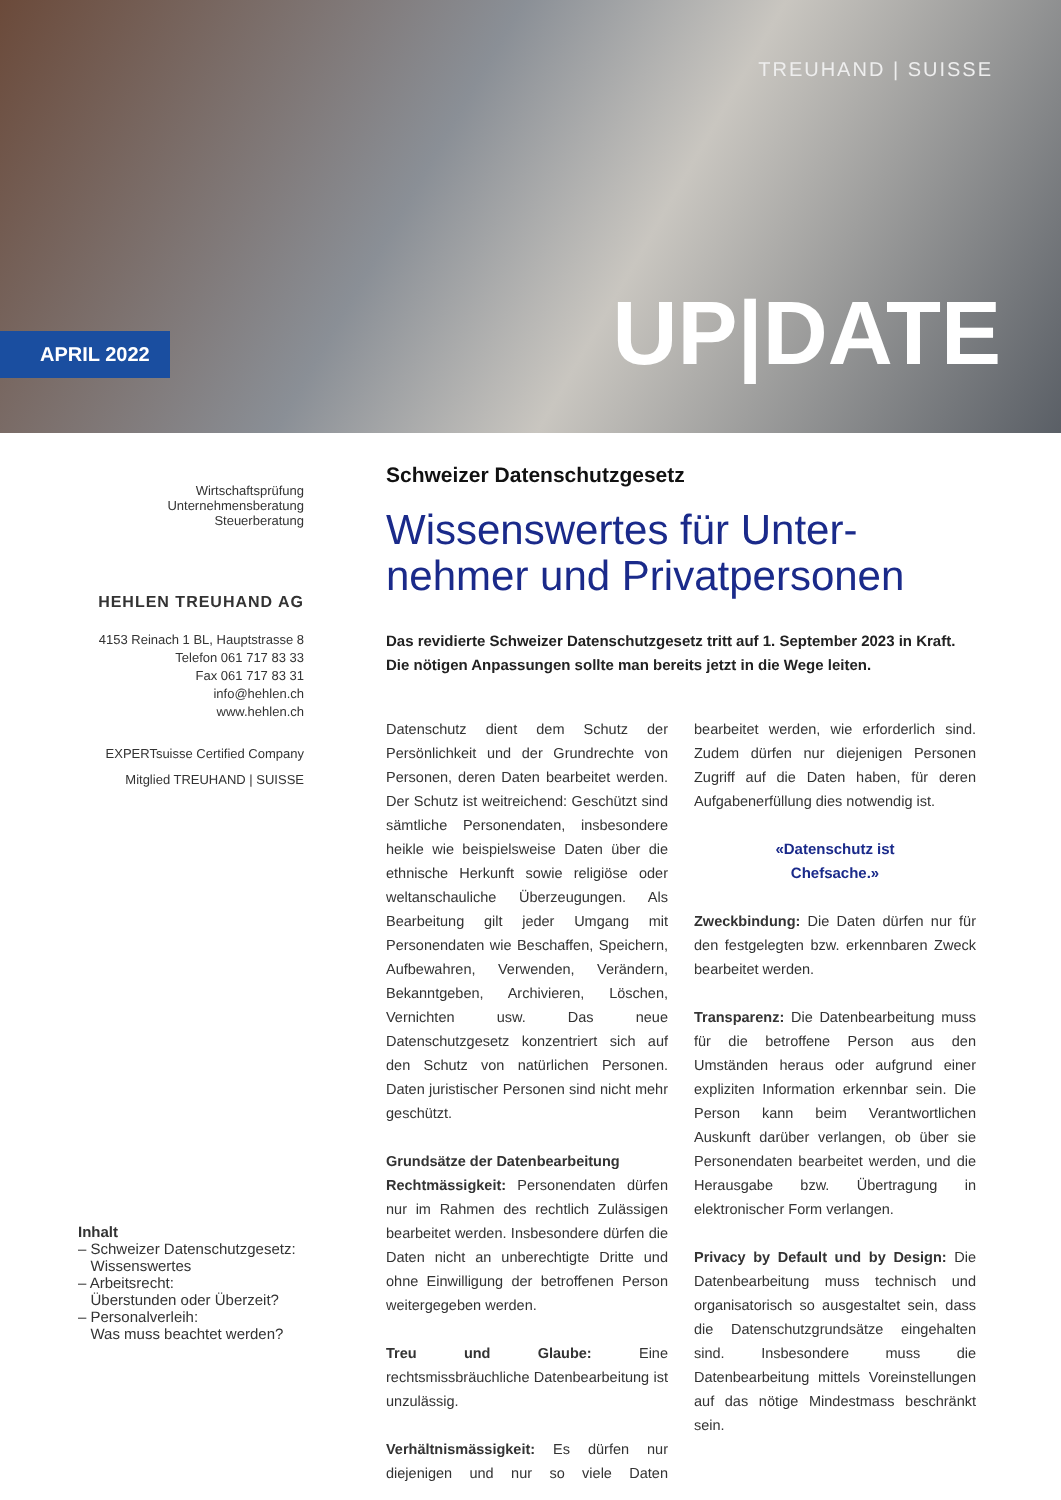TREUHAND | SUISSE
APRIL 2022
UP|DATE
Wirtschaftsprüfung
Unternehmensberatung
Steuerberatung
HEHLEN TREUHAND AG
4153 Reinach 1 BL, Hauptstrasse 8
Telefon 061 717 83 33
Fax 061 717 83 31
info@hehlen.ch
www.hehlen.ch
EXPERTsuisse Certified Company
Mitglied TREUHAND | SUISSE
Inhalt
– Schweizer Datenschutzgesetz:
Wissenswertes
– Arbeitsrecht:
Überstunden oder Überzeit?
– Personalverleih:
Was muss beachtet werden?
Schweizer Datenschutzgesetz
Wissenswertes für Unter-nehmer und Privatpersonen
Das revidierte Schweizer Datenschutzgesetz tritt auf 1. September 2023 in Kraft. Die nötigen Anpassungen sollte man bereits jetzt in die Wege leiten.
Datenschutz dient dem Schutz der Persönlichkeit und der Grundrechte von Personen, deren Daten bearbeitet werden. Der Schutz ist weitreichend: Geschützt sind sämtliche Personendaten, insbesondere heikle wie beispielsweise Daten über die ethnische Herkunft sowie religiöse oder weltanschauliche Überzeugungen. Als Bearbeitung gilt jeder Umgang mit Personendaten wie Beschaffen, Speichern, Aufbewahren, Verwenden, Verändern, Bekanntgeben, Archivieren, Löschen, Vernichten usw. Das neue Datenschutzgesetz konzentriert sich auf den Schutz von natürlichen Personen. Daten juristischer Personen sind nicht mehr geschützt.
Grundsätze der Datenbearbeitung
Rechtmässigkeit: Personendaten dürfen nur im Rahmen des rechtlich Zulässigen bearbeitet werden. Insbesondere dürfen die Daten nicht an unberechtigte Dritte und ohne Einwilligung der betroffenen Person weitergegeben werden.
Treu und Glaube: Eine rechtsmissbräuchliche Datenbearbeitung ist unzulässig.
Verhältnismässigkeit: Es dürfen nur diejenigen und nur so viele Daten bearbeitet werden, wie erforderlich sind. Zudem dürfen nur diejenigen Personen Zugriff auf die Daten haben, für deren Aufgabenerfüllung dies notwendig ist.
«Datenschutz ist
Chefsache.»
Zweckbindung: Die Daten dürfen nur für den festgelegten bzw. erkennbaren Zweck bearbeitet werden.
Transparenz: Die Datenbearbeitung muss für die betroffene Person aus den Umständen heraus oder aufgrund einer expliziten Information erkennbar sein. Die Person kann beim Verantwortlichen Auskunft darüber verlangen, ob über sie Personendaten bearbeitet werden, und die Herausgabe bzw. Übertragung in elektronischer Form verlangen.
Privacy by Default und by Design: Die Datenbearbeitung muss technisch und organisatorisch so ausgestaltet sein, dass die Datenschutzgrundsätze eingehalten sind. Insbesondere muss die Datenbearbeitung mittels Voreinstellungen auf das nötige Mindestmass beschränkt sein.